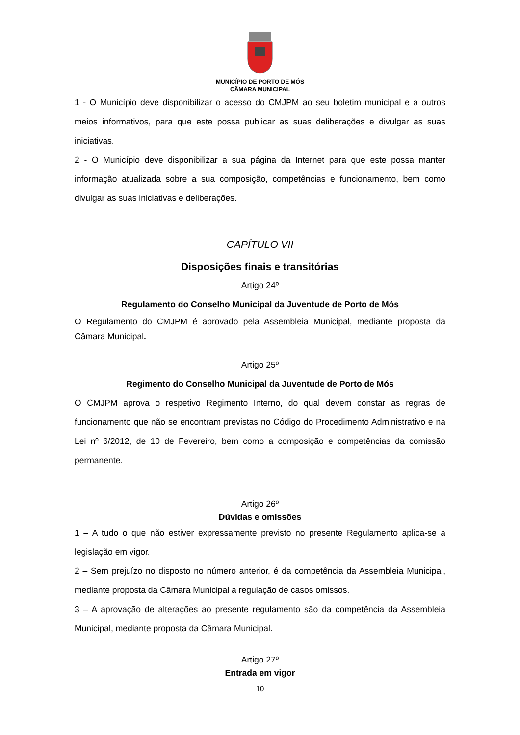MUNICÍPIO DE PORTO DE MÓS
CÂMARA MUNICIPAL
1 - O Município deve disponibilizar o acesso do CMJPM ao seu boletim municipal e a outros meios informativos, para que este possa publicar as suas deliberações e divulgar as suas iniciativas.
2 - O Município deve disponibilizar a sua página da Internet para que este possa manter informação atualizada sobre a sua composição, competências e funcionamento, bem como divulgar as suas iniciativas e deliberações.
CAPÍTULO VII
Disposições finais e transitórias
Artigo 24º
Regulamento do Conselho Municipal da Juventude de Porto de Mós
O Regulamento do CMJPM é aprovado pela Assembleia Municipal, mediante proposta da Câmara Municipal.
Artigo 25º
Regimento do Conselho Municipal da Juventude de Porto de Mós
O CMJPM aprova o respetivo Regimento Interno, do qual devem constar as regras de funcionamento que não se encontram previstas no Código do Procedimento Administrativo e na Lei nº 6/2012, de 10 de Fevereiro, bem como a composição e competências da comissão permanente.
Artigo 26º
Dúvidas e omissões
1 – A tudo o que não estiver expressamente previsto no presente Regulamento aplica-se a legislação em vigor.
2 – Sem prejuízo no disposto no número anterior, é da competência da Assembleia Municipal, mediante proposta da Câmara Municipal a regulação de casos omissos.
3 – A aprovação de alterações ao presente regulamento são da competência da Assembleia Municipal, mediante proposta da Câmara Municipal.
Artigo 27º
Entrada em vigor
10